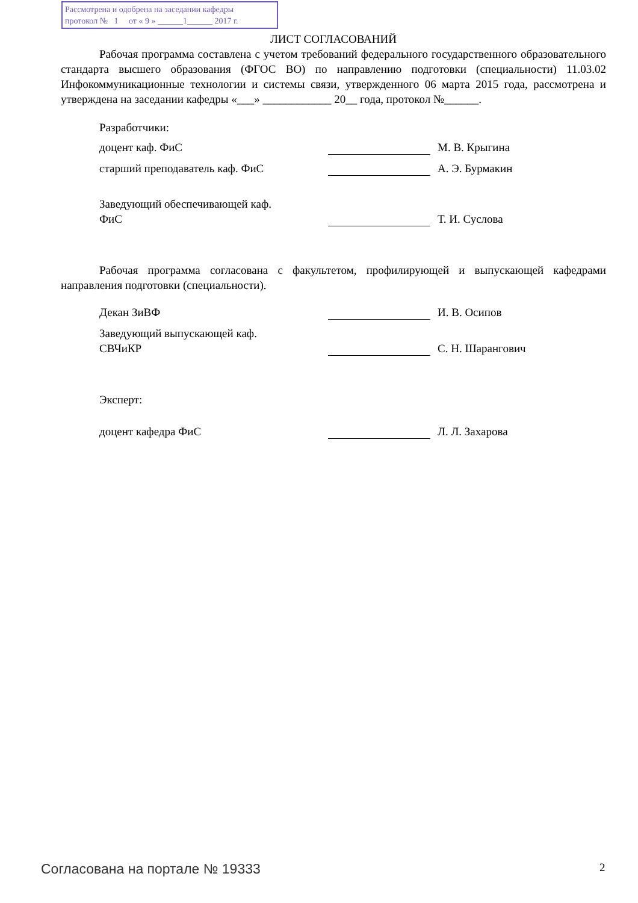Рассмотрена и одобрена на заседании кафедры
протокол № 1 от « 9 » ______1______ 2017 г.
ЛИСТ СОГЛАСОВАНИЙ
Рабочая программа составлена с учетом требований федерального государственного образовательного стандарта высшего образования (ФГОС ВО) по направлению подготовки (специальности) 11.03.02 Инфокоммуникационные технологии и системы связи, утвержденного 06 марта 2015 года, рассмотрена и утверждена на заседании кафедры «___» ____________ 20__ года, протокол №______.
Разработчики:
доцент каф. ФиС М. В. Крыгина
старший преподаватель каф. ФиС А. Э. Бурмакин
Заведующий обеспечивающей каф.
ФиС Т. И. Суслова
Рабочая программа согласована с факультетом, профилирующей и выпускающей кафедрами направления подготовки (специальности).
Декан ЗиВФ И. В. Осипов
Заведующий выпускающей каф.
СВЧиКР С. Н. Шарангович
Эксперт:
доцент кафедра ФиС Л. Л. Захарова
Согласована на портале № 19333 2